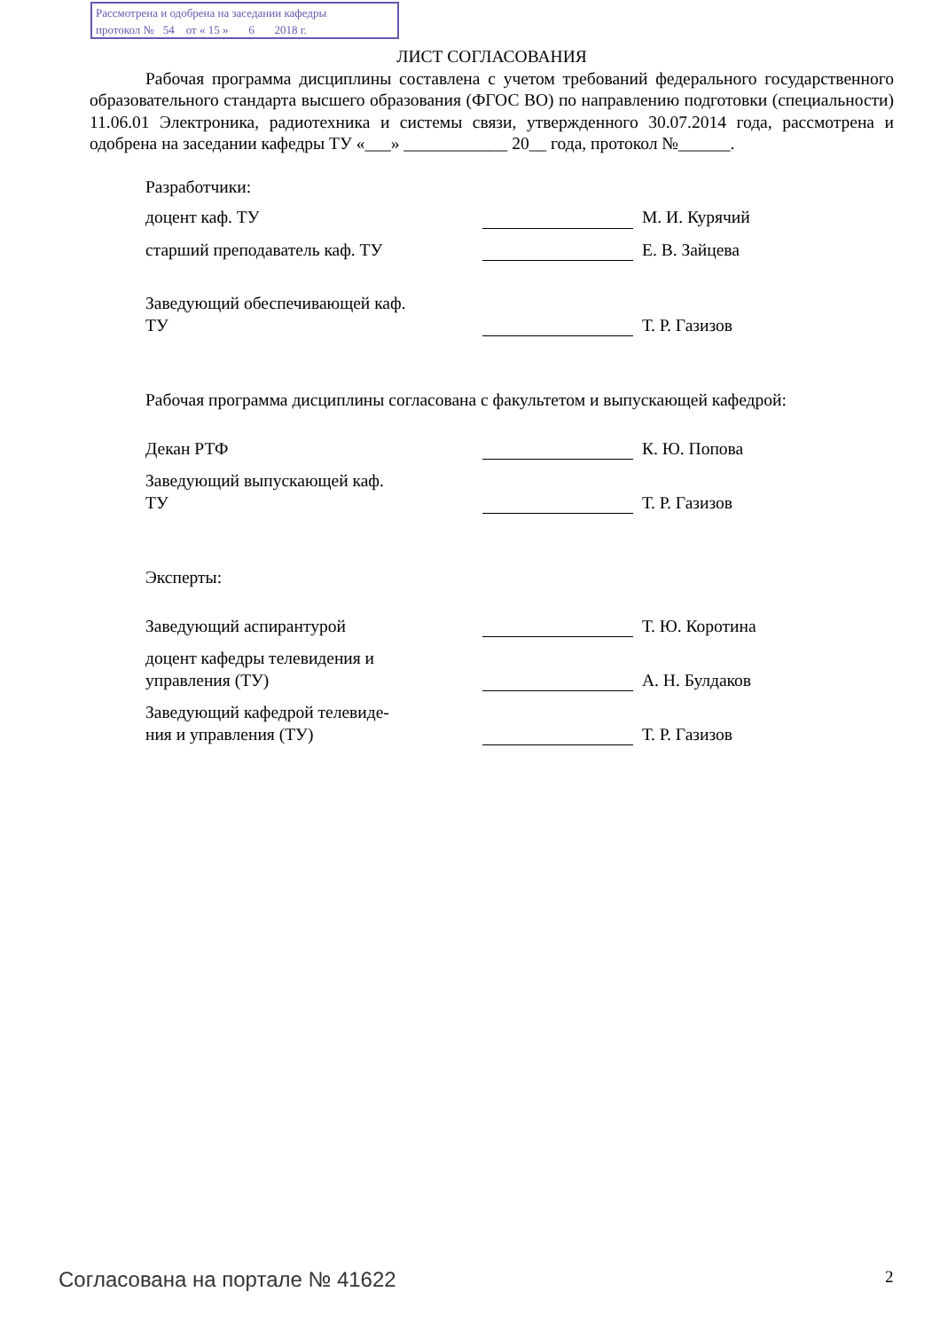Рассмотрена и одобрена на заседании кафедры
протокол № 54 от « 15 » 6 2018 г.
ЛИСТ СОГЛАСОВАНИЯ
Рабочая программа дисциплины составлена с учетом требований федерального государственного образовательного стандарта высшего образования (ФГОС ВО) по направлению подготовки (специальности) 11.06.01 Электроника, радиотехника и системы связи, утвержденного 30.07.2014 года, рассмотрена и одобрена на заседании кафедры ТУ «___» ____________ 20__ года, протокол №______.
Разработчики:
доцент каф. ТУ
М. И. Курячий
старший преподаватель каф. ТУ
Е. В. Зайцева
Заведующий обеспечивающей каф.
ТУ
Т. Р. Газизов
Рабочая программа дисциплины согласована с факультетом и выпускающей кафедрой:
Декан РТФ
К. Ю. Попова
Заведующий выпускающей каф.
ТУ
Т. Р. Газизов
Эксперты:
Заведующий аспирантурой
Т. Ю. Коротина
доцент кафедры телевидения и
управления (ТУ)
А. Н. Булдаков
Заведующий кафедрой телевиде-
ния и управления (ТУ)
Т. Р. Газизов
Согласована на портале № 41622 2